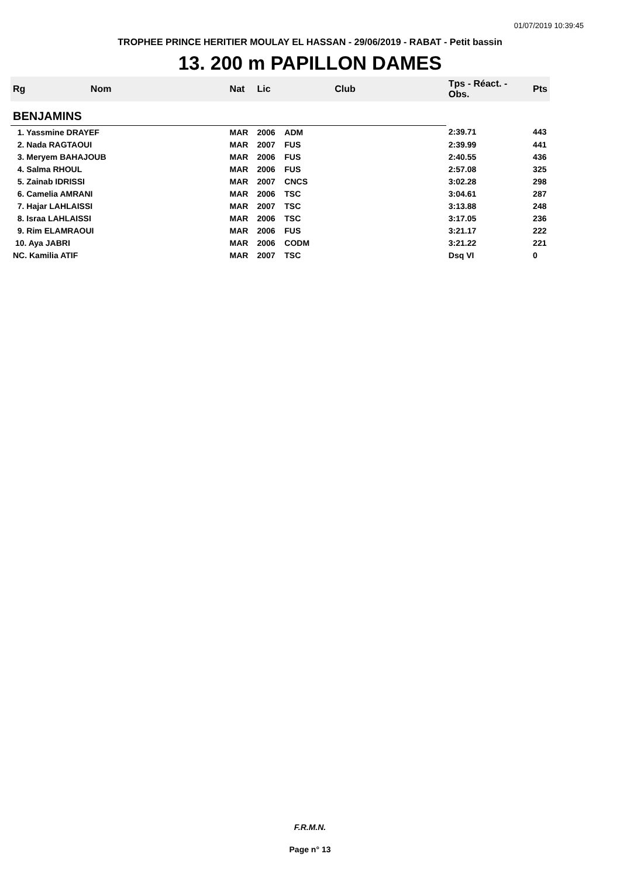01/07/2019 10:39:45
TROPHEE PRINCE HERITIER MOULAY EL HASSAN - 29/06/2019 - RABAT - Petit bassin
13. 200 m PAPILLON DAMES
| Rg | Nom | Nat | Lic | Club | Tps - Réact. - Obs. | Pts |
| --- | --- | --- | --- | --- | --- | --- |
| BENJAMINS | | | | | | |
| 1. Yassmine DRAYEF | | MAR | 2006 | ADM | 2:39.71 | 443 |
| 2. Nada RAGTAOUI | | MAR | 2007 | FUS | 2:39.99 | 441 |
| 3. Meryem BAHAJOUB | | MAR | 2006 | FUS | 2:40.55 | 436 |
| 4. Salma RHOUL | | MAR | 2006 | FUS | 2:57.08 | 325 |
| 5. Zainab IDRISSI | | MAR | 2007 | CNCS | 3:02.28 | 298 |
| 6. Camelia AMRANI | | MAR | 2006 | TSC | 3:04.61 | 287 |
| 7. Hajar LAHLAISSI | | MAR | 2007 | TSC | 3:13.88 | 248 |
| 8. Israa LAHLAISSI | | MAR | 2006 | TSC | 3:17.05 | 236 |
| 9. Rim ELAMRAOUI | | MAR | 2006 | FUS | 3:21.17 | 222 |
| 10. Aya JABRI | | MAR | 2006 | CODM | 3:21.22 | 221 |
| NC. Kamilia ATIF | | MAR | 2007 | TSC | Dsq VI | 0 |
F.R.M.N.
Page n° 13